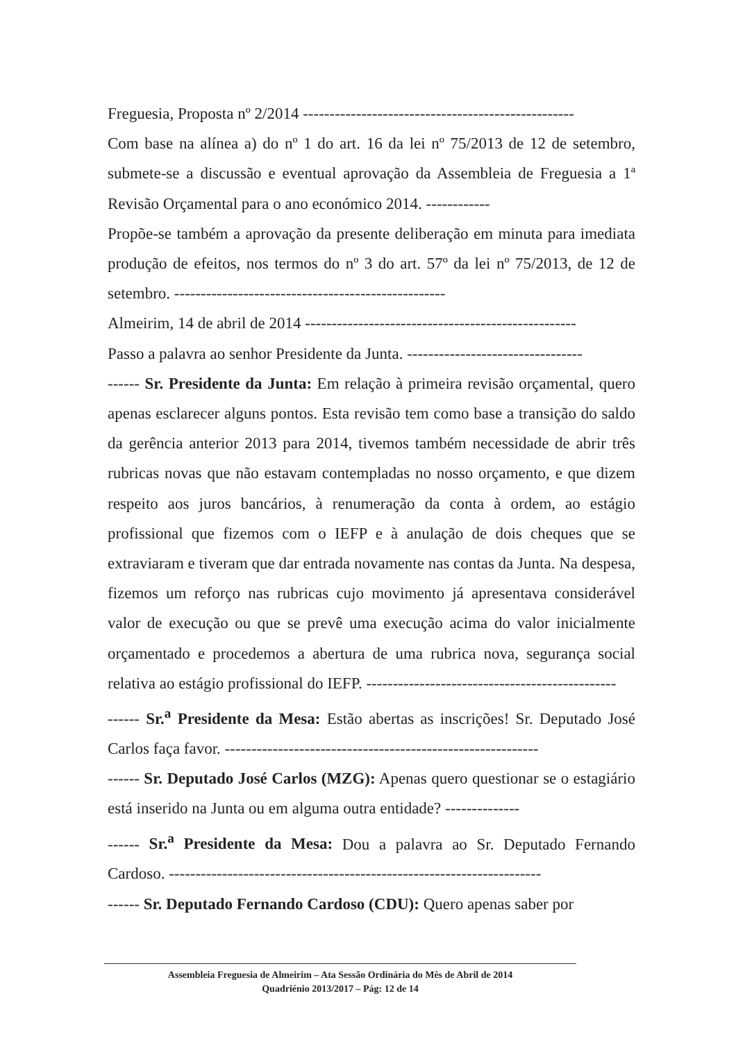Freguesia, Proposta nº 2/2014 ---------------------------------------------------
Com base na alínea a) do nº 1 do art. 16 da lei nº 75/2013 de 12 de setembro, submete-se a discussão e eventual aprovação da Assembleia de Freguesia a 1ª Revisão Orçamental para o ano económico 2014. ------------
Propõe-se também a aprovação da presente deliberação em minuta para imediata produção de efeitos, nos termos do nº 3 do art. 57º da lei nº 75/2013, de 12 de setembro. ---------------------------------------------------
Almeirim, 14 de abril de 2014 ---------------------------------------------------
Passo a palavra ao senhor Presidente da Junta. ---------------------------------
------ Sr. Presidente da Junta: Em relação à primeira revisão orçamental, quero apenas esclarecer alguns pontos. Esta revisão tem como base a transição do saldo da gerência anterior 2013 para 2014, tivemos também necessidade de abrir três rubricas novas que não estavam contempladas no nosso orçamento, e que dizem respeito aos juros bancários, à renumeração da conta à ordem, ao estágio profissional que fizemos com o IEFP e à anulação de dois cheques que se extraviaram e tiveram que dar entrada novamente nas contas da Junta. Na despesa, fizemos um reforço nas rubricas cujo movimento já apresentava considerável valor de execução ou que se prevê uma execução acima do valor inicialmente orçamentado e procedemos a abertura de uma rubrica nova, segurança social relativa ao estágio profissional do IEFP. -----------------------------------------------
------ Sr.<sup>a</sup> Presidente da Mesa: Estão abertas as inscrições! Sr. Deputado José Carlos faça favor. -----------------------------------------------------------
------ Sr. Deputado José Carlos (MZG): Apenas quero questionar se o estagiário está inserido na Junta ou em alguma outra entidade? --------------
------ Sr.<sup>a</sup> Presidente da Mesa: Dou a palavra ao Sr. Deputado Fernando Cardoso. ----------------------------------------------------------------------
------ Sr. Deputado Fernando Cardoso (CDU): Quero apenas saber por
Assembleia Freguesia de Almeirim – Ata Sessão Ordinária do Mês de Abril de 2014
Quadriénio 2013/2017 – Pág: 12 de 14